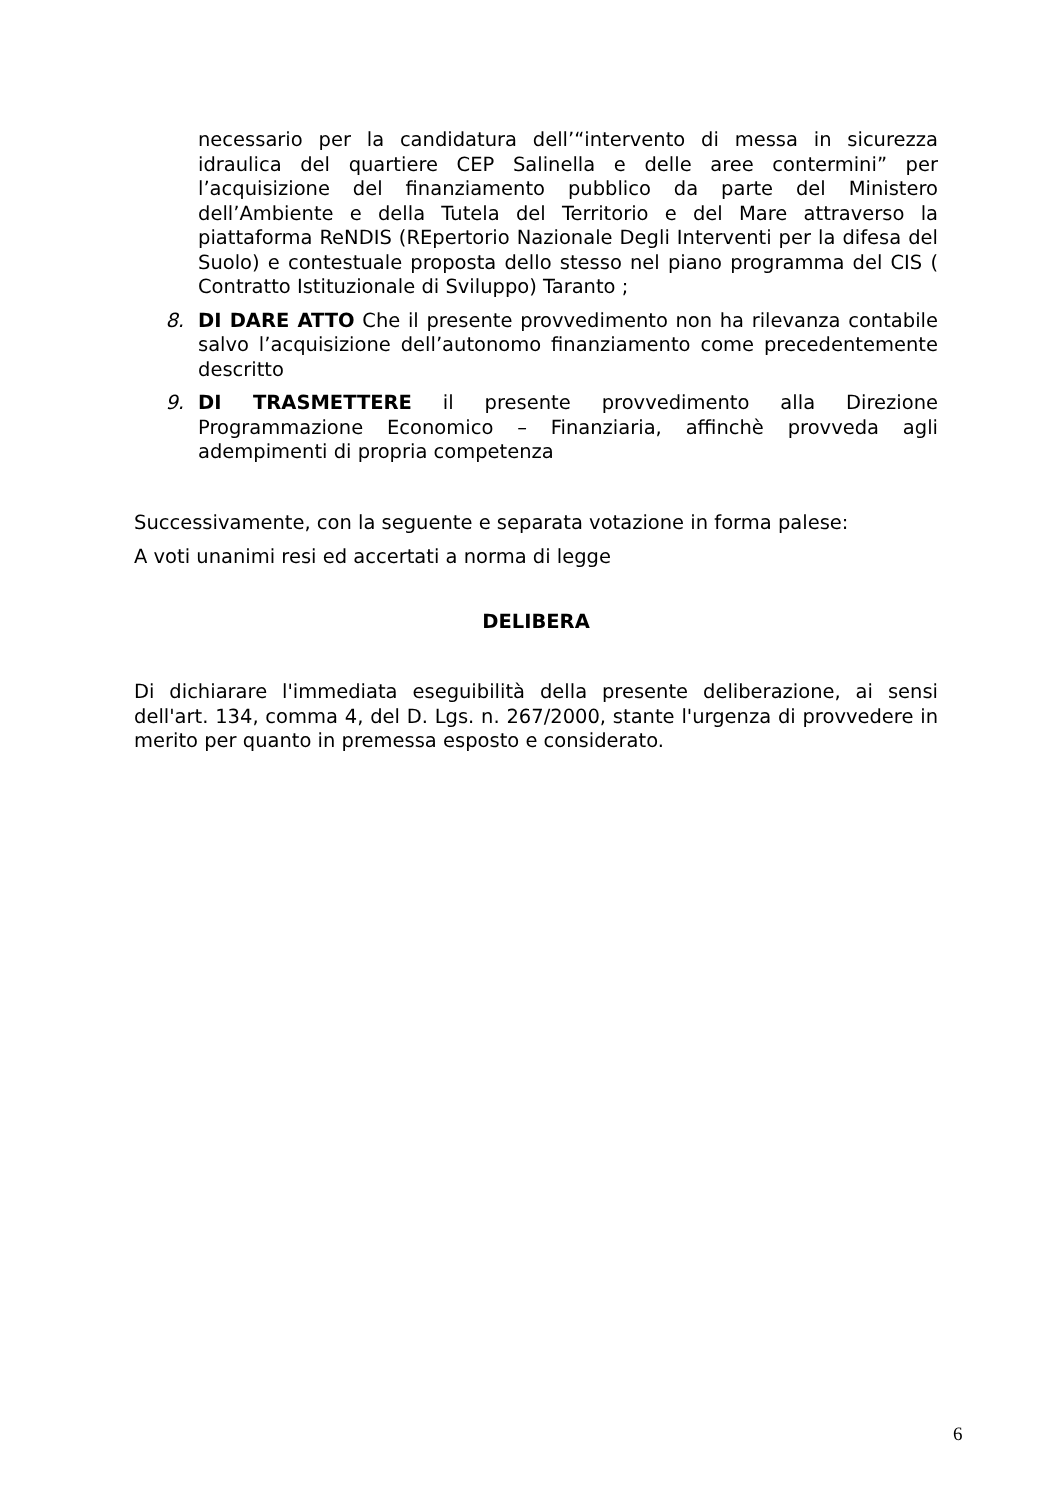necessario per la candidatura dell’“intervento di messa in sicurezza idraulica del quartiere CEP Salinella e delle aree contermini” per l’acquisizione del finanziamento pubblico da parte del Ministero dell’Ambiente e della Tutela del Territorio e del Mare attraverso la piattaforma ReNDIS (REpertorio Nazionale Degli Interventi per la difesa del Suolo) e contestuale proposta dello stesso nel piano programma del CIS ( Contratto Istituzionale di Sviluppo) Taranto ;
8. DI DARE ATTO Che il presente provvedimento non ha rilevanza contabile salvo l’acquisizione dell’autonomo finanziamento come precedentemente descritto
9. DI TRASMETTERE il presente provvedimento alla Direzione Programmazione Economico – Finanziaria, affinchè provveda agli adempimenti di propria competenza
Successivamente, con la seguente e separata votazione in forma palese:
A voti unanimi resi ed accertati a norma di legge
DELIBERA
Di dichiarare l'immediata eseguibilità della presente deliberazione, ai sensi dell'art. 134, comma 4, del D. Lgs. n. 267/2000, stante l'urgenza di provvedere in merito per quanto in premessa esposto e considerato.
6